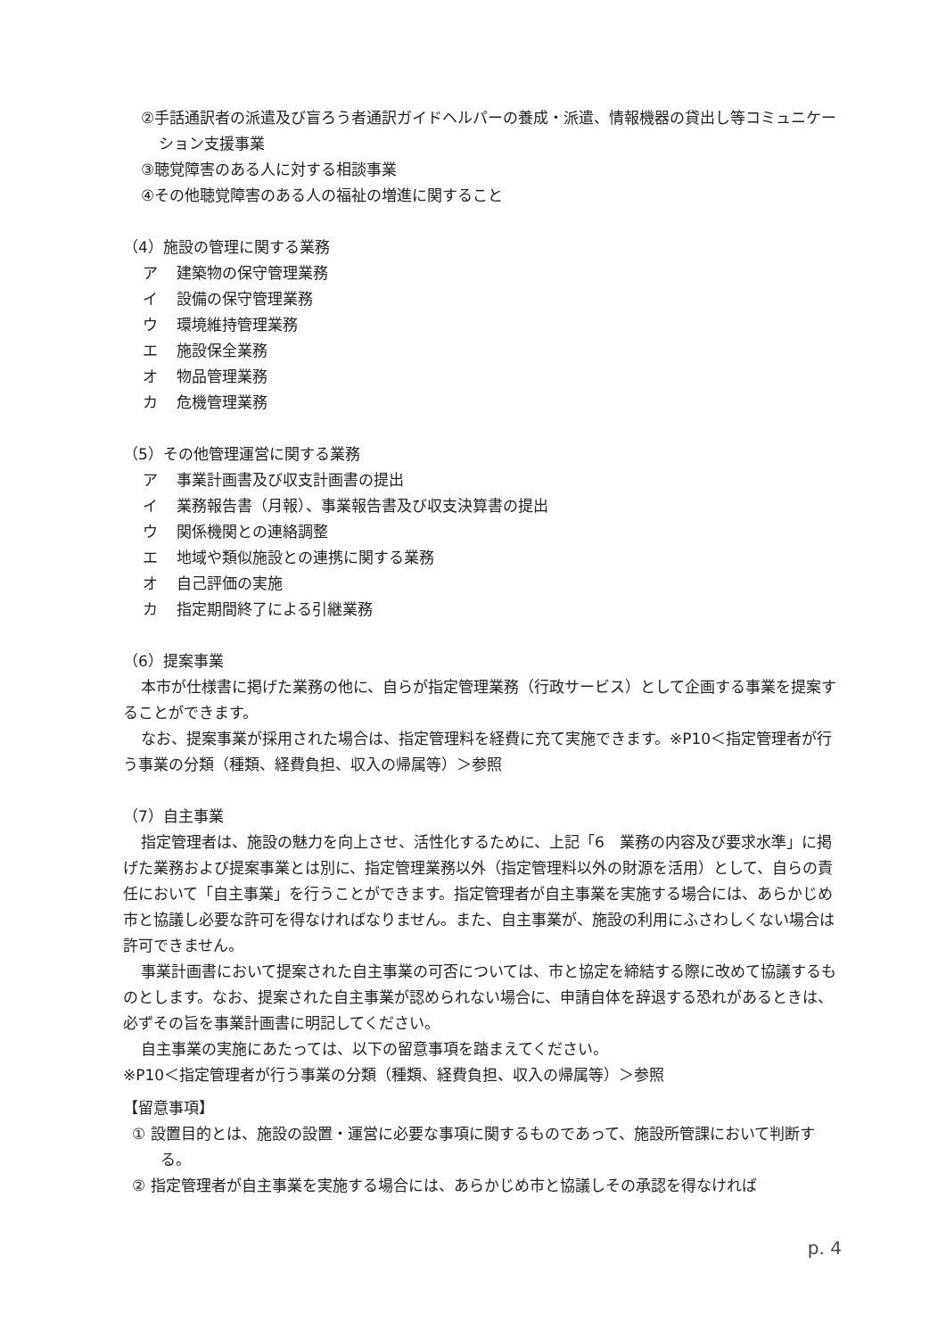②手話通訳者の派遣及び盲ろう者通訳ガイドヘルパーの養成・派遣、情報機器の貸出し等コミュニケーション支援事業
③聴覚障害のある人に対する相談事業
④その他聴覚障害のある人の福祉の増進に関すること
（4）施設の管理に関する業務
ア 建築物の保守管理業務
イ 設備の保守管理業務
ウ 環境維持管理業務
エ 施設保全業務
オ 物品管理業務
カ 危機管理業務
（5）その他管理運営に関する業務
ア 事業計画書及び収支計画書の提出
イ 業務報告書（月報）、事業報告書及び収支決算書の提出
ウ 関係機関との連絡調整
エ 地域や類似施設との連携に関する業務
オ 自己評価の実施
カ 指定期間終了による引継業務
（6）提案事業
本市が仕様書に掲げた業務の他に、自らが指定管理業務（行政サービス）として企画する事業を提案することができます。
なお、提案事業が採用された場合は、指定管理料を経費に充て実施できます。※P10＜指定管理者が行う事業の分類（種類、経費負担、収入の帰属等）＞参照
（7）自主事業
指定管理者は、施設の魅力を向上させ、活性化するために、上記「6　業務の内容及び要求水準」に掲げた業務および提案事業とは別に、指定管理業務以外（指定管理料以外の財源を活用）として、自らの責任において「自主事業」を行うことができます。指定管理者が自主事業を実施する場合には、あらかじめ市と協議し必要な許可を得なければなりません。また、自主事業が、施設の利用にふさわしくない場合は許可できません。
事業計画書において提案された自主事業の可否については、市と協定を締結する際に改めて協議するものとします。なお、提案された自主事業が認められない場合に、申請自体を辞退する恐れがあるときは、必ずその旨を事業計画書に明記してください。
自主事業の実施にあたっては、以下の留意事項を踏まえてください。
※P10＜指定管理者が行う事業の分類（種類、経費負担、収入の帰属等）＞参照
【留意事項】
① 設置目的とは、施設の設置・運営に必要な事項に関するものであって、施設所管課において判断する。
② 指定管理者が自主事業を実施する場合には、あらかじめ市と協議しその承認を得なければ
p. 4